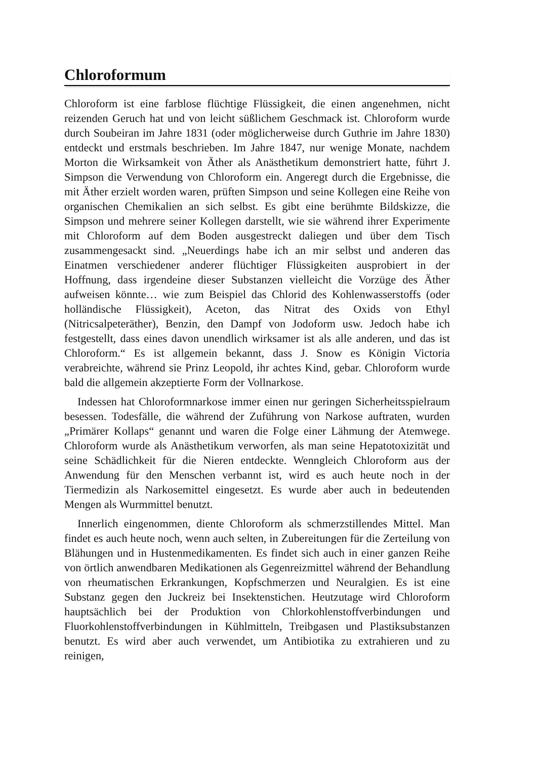Chloroformum
Chloroform ist eine farblose flüchtige Flüssigkeit, die einen angenehmen, nicht reizenden Geruch hat und von leicht süßlichem Geschmack ist. Chloroform wurde durch Soubeiran im Jahre 1831 (oder möglicherweise durch Guthrie im Jahre 1830) entdeckt und erstmals beschrieben. Im Jahre 1847, nur wenige Monate, nachdem Morton die Wirksamkeit von Äther als Anästhetikum demonstriert hatte, führt J. Simpson die Verwendung von Chloroform ein. Angeregt durch die Ergebnisse, die mit Äther erzielt worden waren, prüften Simpson und seine Kollegen eine Reihe von organischen Chemikalien an sich selbst. Es gibt eine berühmte Bildskizze, die Simpson und mehrere seiner Kollegen darstellt, wie sie während ihrer Experimente mit Chloroform auf dem Boden ausgestreckt daliegen und über dem Tisch zusammengesackt sind. „Neuerdings habe ich an mir selbst und anderen das Einatmen verschiedener anderer flüchtiger Flüssigkeiten ausprobiert in der Hoffnung, dass irgendeine dieser Substanzen vielleicht die Vorzüge des Äther aufweisen könnte… wie zum Beispiel das Chlorid des Kohlenwasserstoffs (oder holländische Flüssigkeit), Aceton, das Nitrat des Oxids von Ethyl (Nitricsalpeteräther), Benzin, den Dampf von Jodoform usw. Jedoch habe ich festgestellt, dass eines davon unendlich wirksamer ist als alle anderen, und das ist Chloroform.“ Es ist allgemein bekannt, dass J. Snow es Königin Victoria verabreichte, während sie Prinz Leopold, ihr achtes Kind, gebar. Chloroform wurde bald die allgemein akzeptierte Form der Vollnarkose.
Indessen hat Chloroformnarkose immer einen nur geringen Sicherheitsspielraum besessen. Todesfälle, die während der Zuführung von Narkose auftraten, wurden „Primärer Kollaps“ genannt und waren die Folge einer Lähmung der Atemwege. Chloroform wurde als Anästhetikum verworfen, als man seine Hepatotoxizität und seine Schädlichkeit für die Nieren entdeckte. Wenngleich Chloroform aus der Anwendung für den Menschen verbannt ist, wird es auch heute noch in der Tiermedizin als Narkosemittel eingesetzt. Es wurde aber auch in bedeutenden Mengen als Wurmmittel benutzt.
Innerlich eingenommen, diente Chloroform als schmerzstillendes Mittel. Man findet es auch heute noch, wenn auch selten, in Zubereitungen für die Zerteilung von Blähungen und in Hustenmedikamenten. Es findet sich auch in einer ganzen Reihe von örtlich anwendbaren Medikationen als Gegenreizmittel während der Behandlung von rheumatischen Erkrankungen, Kopfschmerzen und Neuralgien. Es ist eine Substanz gegen den Juckreiz bei Insektenstichen. Heutzutage wird Chloroform hauptsächlich bei der Produktion von Chlorkohlenstoffverbindungen und Fluorkohlenstoffverbindungen in Kühlmitteln, Treibgasen und Plastiksubstanzen benutzt. Es wird aber auch verwendet, um Antibiotika zu extrahieren und zu reinigen,